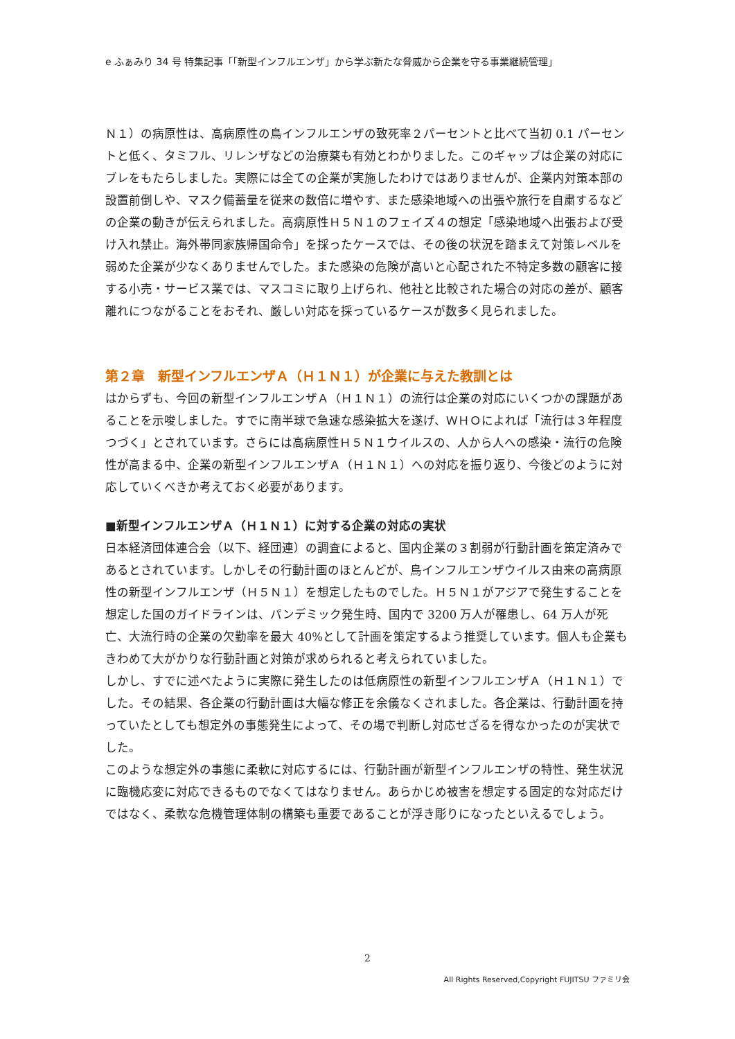e ふぁみり 34 号 特集記事「「新型インフルエンザ」から学ぶ新たな脅威から企業を守る事業継続管理」
Ｎ１）の病原性は、高病原性の鳥インフルエンザの致死率２パーセントと比べて当初 0.1 パーセントと低く、タミフル、リレンザなどの治療薬も有効とわかりました。このギャップは企業の対応にブレをもたらしました。実際には全ての企業が実施したわけではありませんが、企業内対策本部の設置前倒しや、マスク備蓄量を従来の数倍に増やす、また感染地域への出張や旅行を自粛するなどの企業の動きが伝えられました。高病原性Ｈ５Ｎ１のフェイズ４の想定「感染地域へ出張および受け入れ禁止。海外帯同家族帰国命令」を採ったケースでは、その後の状況を踏まえて対策レベルを弱めた企業が少なくありませんでした。また感染の危険が高いと心配された不特定多数の顧客に接する小売・サービス業では、マスコミに取り上げられ、他社と比較された場合の対応の差が、顧客離れにつながることをおそれ、厳しい対応を採っているケースが数多く見られました。
第２章　新型インフルエンザＡ（Ｈ１Ｎ１）が企業に与えた教訓とは
はからずも、今回の新型インフルエンザＡ（Ｈ１Ｎ１）の流行は企業の対応にいくつかの課題があることを示唆しました。すでに南半球で急速な感染拡大を遂げ、ＷＨＯによれば「流行は３年程度つづく」とされています。さらには高病原性Ｈ５Ｎ１ウイルスの、人から人への感染・流行の危険性が高まる中、企業の新型インフルエンザＡ（Ｈ１Ｎ１）への対応を振り返り、今後どのように対応していくべきか考えておく必要があります。
■新型インフルエンザＡ（Ｈ１Ｎ１）に対する企業の対応の実状
日本経済団体連合会（以下、経団連）の調査によると、国内企業の３割弱が行動計画を策定済みであるとされています。しかしその行動計画のほとんどが、鳥インフルエンザウイルス由来の高病原性の新型インフルエンザ（Ｈ５Ｎ１）を想定したものでした。Ｈ５Ｎ１がアジアで発生することを想定した国のガイドラインは、パンデミック発生時、国内で 3200 万人が罹患し、64 万人が死亡、大流行時の企業の欠勤率を最大 40%として計画を策定するよう推奨しています。個人も企業もきわめて大がかりな行動計画と対策が求められると考えられていました。
しかし、すでに述べたように実際に発生したのは低病原性の新型インフルエンザＡ（Ｈ１Ｎ１）でした。その結果、各企業の行動計画は大幅な修正を余儀なくされました。各企業は、行動計画を持っていたとしても想定外の事態発生によって、その場で判断し対応せざるを得なかったのが実状でした。
このような想定外の事態に柔軟に対応するには、行動計画が新型インフルエンザの特性、発生状況に臨機応変に対応できるものでなくてはなりません。あらかじめ被害を想定する固定的な対応だけではなく、柔軟な危機管理体制の構築も重要であることが浮き彫りになったといえるでしょう。
2
All Rights Reserved,Copyright FUJITSU ファミリ会